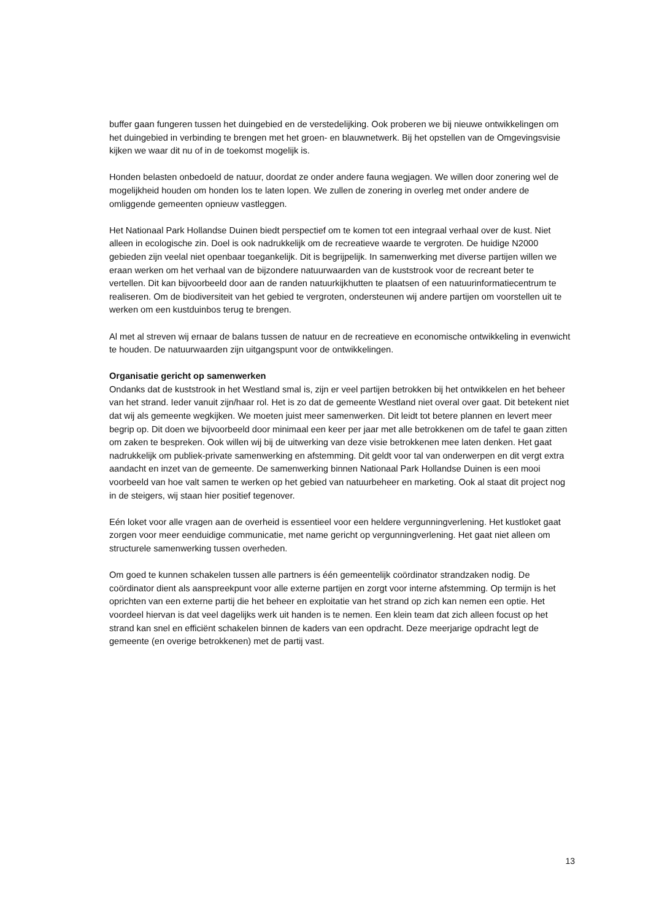buffer gaan fungeren tussen het duingebied en de verstedelijking. Ook proberen we bij nieuwe ontwikkelingen om het duingebied in verbinding te brengen met het groen- en blauwnetwerk. Bij het opstellen van de Omgevingsvisie kijken we waar dit nu of in de toekomst mogelijk is.
Honden belasten onbedoeld de natuur, doordat ze onder andere fauna wegjagen. We willen door zonering wel de mogelijkheid houden om honden los te laten lopen. We zullen de zonering in overleg met onder andere de omliggende gemeenten opnieuw vastleggen.
Het Nationaal Park Hollandse Duinen biedt perspectief om te komen tot een integraal verhaal over de kust. Niet alleen in ecologische zin. Doel is ook nadrukkelijk om de recreatieve waarde te vergroten. De huidige N2000 gebieden zijn veelal niet openbaar toegankelijk. Dit is begrijpelijk. In samenwerking met diverse partijen willen we eraan werken om het verhaal van de bijzondere natuurwaarden van de kuststrook voor de recreant beter te vertellen. Dit kan bijvoorbeeld door aan de randen natuurkijkhutten te plaatsen of een natuurinformatiecentrum te realiseren. Om de biodiversiteit van het gebied te vergroten, ondersteunen wij andere partijen om voorstellen uit te werken om een kustduinbos terug te brengen.
Al met al streven wij ernaar de balans tussen de natuur en de recreatieve en economische ontwikkeling in evenwicht te houden. De natuurwaarden zijn uitgangspunt voor de ontwikkelingen.
Organisatie gericht op samenwerken
Ondanks dat de kuststrook in het Westland smal is, zijn er veel partijen betrokken bij het ontwikkelen en het beheer van het strand. Ieder vanuit zijn/haar rol. Het is zo dat de gemeente Westland niet overal over gaat. Dit betekent niet dat wij als gemeente wegkijken. We moeten juist meer samenwerken. Dit leidt tot betere plannen en levert meer begrip op. Dit doen we bijvoorbeeld door minimaal een keer per jaar met alle betrokkenen om de tafel te gaan zitten om zaken te bespreken. Ook willen wij bij de uitwerking van deze visie betrokkenen mee laten denken. Het gaat nadrukkelijk om publiek-private samenwerking en afstemming. Dit geldt voor tal van onderwerpen en dit vergt extra aandacht en inzet van de gemeente. De samenwerking binnen Nationaal Park Hollandse Duinen is een mooi voorbeeld van hoe valt samen te werken op het gebied van natuurbeheer en marketing. Ook al staat dit project nog in de steigers, wij staan hier positief tegenover.
Eén loket voor alle vragen aan de overheid is essentieel voor een heldere vergunningverlening. Het kustloket gaat zorgen voor meer eenduidige communicatie, met name gericht op vergunningverlening. Het gaat niet alleen om structurele samenwerking tussen overheden.
Om goed te kunnen schakelen tussen alle partners is één gemeentelijk coördinator strandzaken nodig. De coördinator dient als aanspreekpunt voor alle externe partijen en zorgt voor interne afstemming. Op termijn is het oprichten van een externe partij die het beheer en exploitatie van het strand op zich kan nemen een optie. Het voordeel hiervan is dat veel dagelijks werk uit handen is te nemen. Een klein team dat zich alleen focust op het strand kan snel en efficiënt schakelen binnen de kaders van een opdracht. Deze meerjarige opdracht legt de gemeente (en overige betrokkenen) met de partij vast.
13